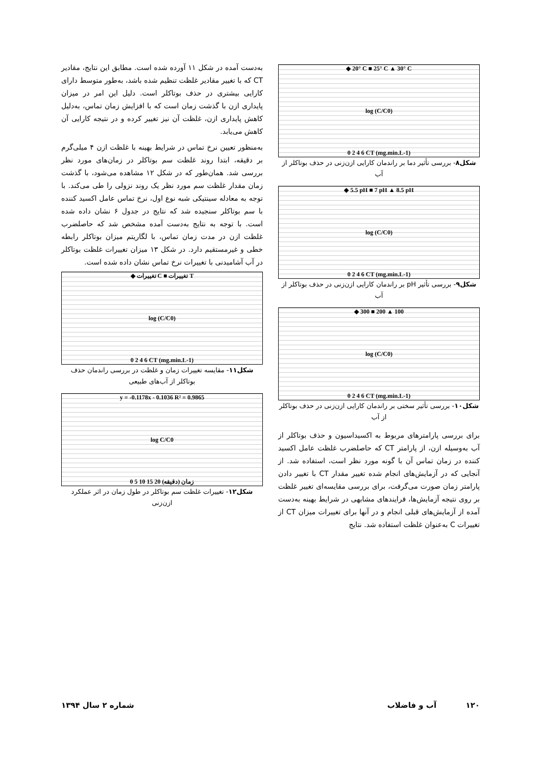◆ 20° C ■ 25° C ▲ 30° C
log (C/C0)
0 2 4 6 CT (mg.min.L-1)
شکل۸- بررسی تأثیر دما بر راندمان کارایی ازن‌زنی در حذف بوتاکلر از آب
◆ 5.5 pH ■ 7 pH ▲ 8.5 pH
log (C/C0)
0 2 4 6 CT (mg.min.L-1)
شکل۹- بررسی تأثیر pH بر راندمان کارایی ازن‌زنی در حذف بوتاکلر از آب
◆ 300 ■ 200 ▲ 100
log (C/C0)
0 2 4 6 CT (mg.min.L-1)
شکل۱۰- بررسی تأثیر سختی بر راندمان کارایی ازن‌زنی در حذف بوتاکلر از آب
برای بررسی پارامترهای مربوط به اکسیداسیون و حذف بوتاکلر از آب به‌وسیله ازن، از پارامتر CT که حاصلضرب غلظت عامل اکسید کننده در زمان تماس آن با گونه مورد نظر است، استفاده شد. از آنجایی که در آزمایش‌های انجام شده تغییر مقدار CT با تغییر دادن پارامتر زمان صورت می‌گرفت، برای بررسی مقایسه‌ای تغییر غلظت بر روی نتیجه آزمایش‌ها، فرایندهای مشابهی در شرایط بهینه به‌دست آمده از آزمایش‌های قبلی انجام و در آنها برای تغییرات میزان CT از تغییرات C به‌عنوان غلظت استفاده شد. نتایج
به‌دست آمده در شکل ۱۱ آورده شده است. مطابق این نتایج، مقادیر CT که با تغییر مقادیر غلظت تنظیم شده باشد، به‌طور متوسط دارای کارایی بیشتری در حذف بوتاکلر است. دلیل این امر در میزان پایداری ازن با گذشت زمان است که با افزایش زمان تماس، به‌دلیل کاهش پایداری ازن، غلظت آن نیز تغییر کرده و در نتیجه کارایی آن کاهش می‌یابد.
به‌منظور تعیین نرخ تماس در شرایط بهینه با غلظت ازن ۴ میلی‌گرم بر دقیقه، ابتدا روند غلظت سم بوتاکلر در زمان‌های مورد نظر بررسی شد. همان‌طور که در شکل ۱۲ مشاهده می‌شود، با گذشت زمان مقدار غلظت سم مورد نظر یک روند نزولی را طی می‌کند. با توجه به معادله سینتیکی شبه نوع اول، نرخ تماس عامل اکسید کننده با سم بوتاکلر سنجیده شد که نتایج در جدول ۶ نشان داده شده است. با توجه به نتایج به‌دست آمده مشخص شد که حاصلضرب غلظت ازن در مدت زمان تماس، با لگاریتم میزان بوتاکلر رابطه خطی و غیرمستقیم دارد. در شکل ۱۳ میزان تغییرات غلظت بوتاکلر در آب آشامیدنی با تغییرات نرخ تماس نشان داده شده است.
◆ تغییرات C ■ تغییرات T
log (C/C0)
0 2 4 6 CT (mg.min.L-1)
شکل۱۱- مقایسه تغییرات زمان و غلظت در بررسی راندمان حذف بوتاکلر از آب‌های طبیعی
y = -0.1178x - 0.1036 R² = 0.9865
log C/C0
0 5 10 15 20 زمان (دقیقه)
شکل۱۲- تغییرات غلظت سم بوتاکلر در طول زمان در اثر عملکرد ازن‌زنی
۱۲۰ آب و فاضلاب شماره ۲ سال ۱۳۹۴